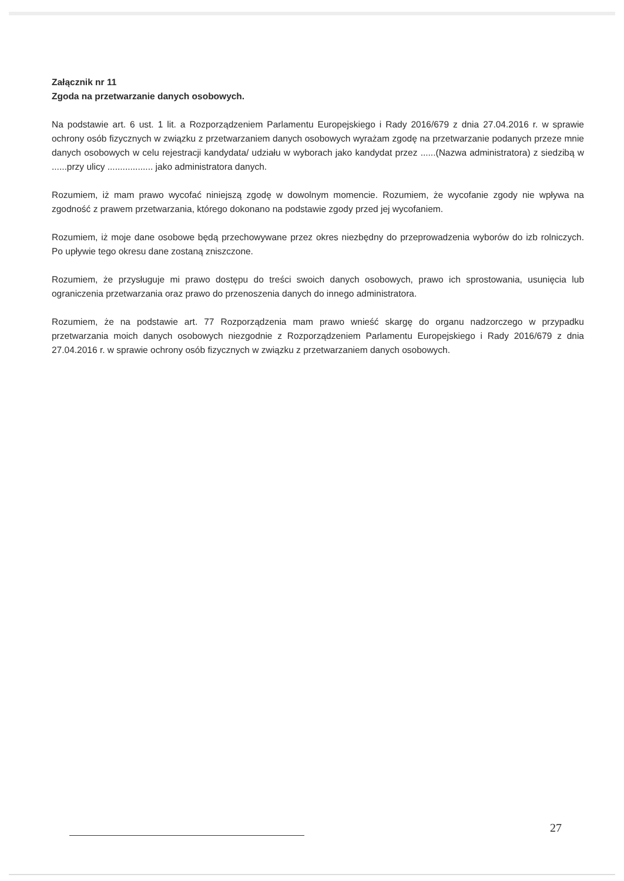Załącznik nr 11
Zgoda na przetwarzanie danych osobowych.
Na podstawie art. 6 ust. 1 lit. a Rozporządzeniem Parlamentu Europejskiego i Rady 2016/679 z dnia 27.04.2016 r. w sprawie ochrony osób fizycznych w związku z przetwarzaniem danych osobowych wyrażam zgodę na przetwarzanie podanych przeze mnie danych osobowych w celu rejestracji kandydata/ udziału w wyborach jako kandydat przez ......(Nazwa administratora) z siedzibą w ......przy ulicy .................. jako administratora danych.
Rozumiem, iż mam prawo wycofać niniejszą zgodę w dowolnym momencie. Rozumiem, że wycofanie zgody nie wpływa na zgodność z prawem przetwarzania, którego dokonano na podstawie zgody przed jej wycofaniem.
Rozumiem, iż moje dane osobowe będą przechowywane przez okres niezbędny do przeprowadzenia wyborów do izb rolniczych. Po upływie tego okresu dane zostaną zniszczone.
Rozumiem, że przysługuje mi prawo dostępu do treści swoich danych osobowych, prawo ich sprostowania, usunięcia lub ograniczenia przetwarzania oraz prawo do przenoszenia danych do innego administratora.
Rozumiem, że na podstawie art. 77 Rozporządzenia mam prawo wnieść skargę do organu nadzorczego w przypadku przetwarzania moich danych osobowych niezgodnie z Rozporządzeniem Parlamentu Europejskiego i Rady 2016/679 z dnia 27.04.2016 r. w sprawie ochrony osób fizycznych w związku z przetwarzaniem danych osobowych.
27